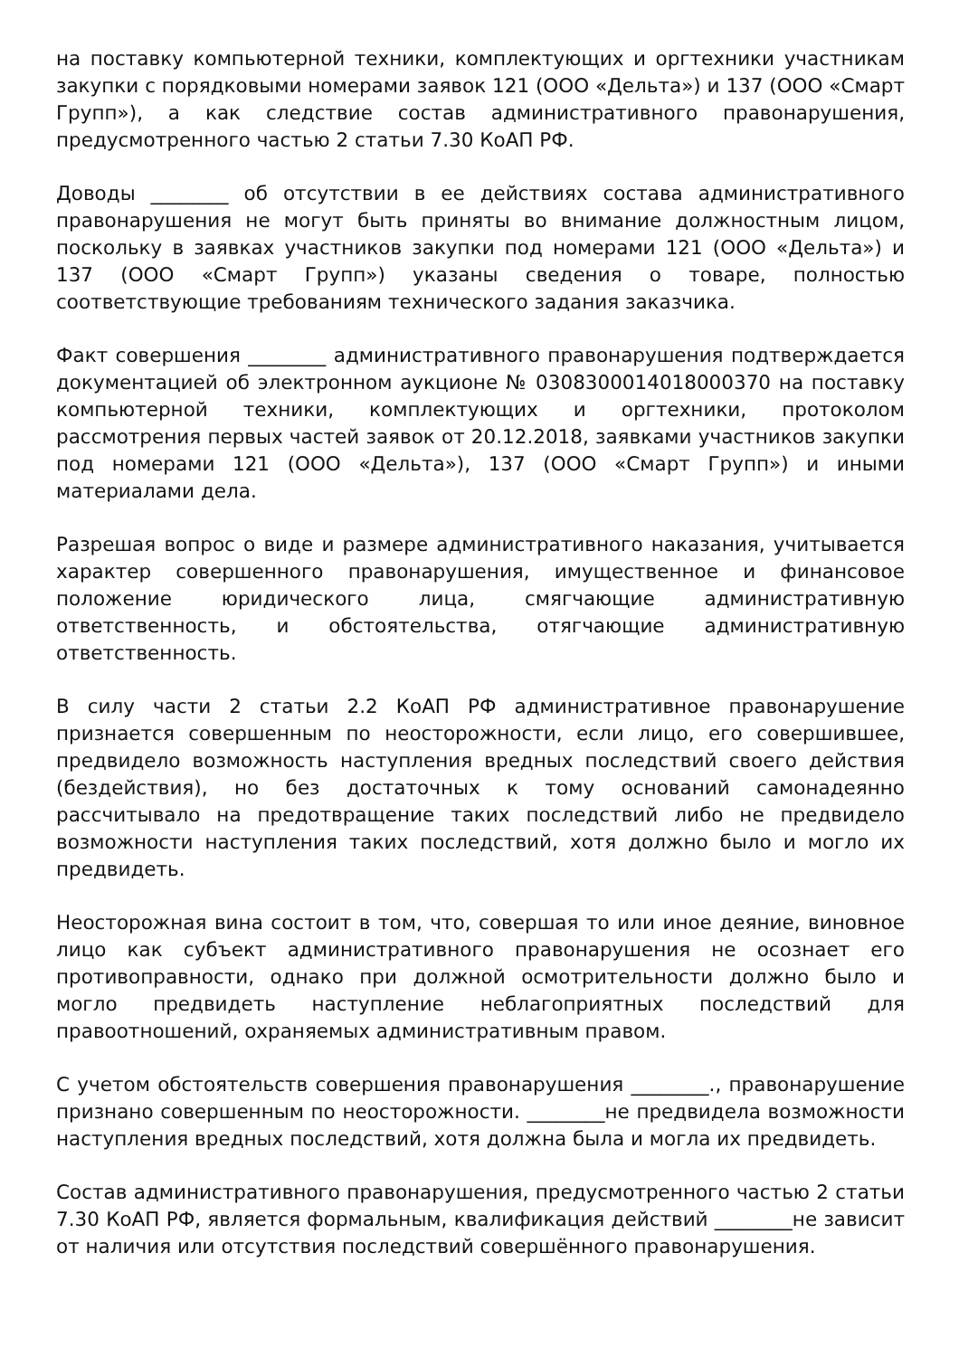на поставку компьютерной техники, комплектующих и оргтехники участникам закупки с порядковыми номерами заявок 121 (ООО «Дельта») и 137 (ООО «Смарт Групп»), а как следствие состав административного правонарушения, предусмотренного частью 2 статьи 7.30 КоАП РФ.
Доводы ________ об отсутствии в ее действиях состава административного правонарушения не могут быть приняты во внимание должностным лицом, поскольку в заявках участников закупки под номерами 121 (ООО «Дельта») и 137 (ООО «Смарт Групп») указаны сведения о товаре, полностью соответствующие требованиям технического задания заказчика.
Факт совершения ________ административного правонарушения подтверждается документацией об электронном аукционе № 0308300014018000370 на поставку компьютерной техники, комплектующих и оргтехники, протоколом рассмотрения первых частей заявок от 20.12.2018, заявками участников закупки под номерами 121 (ООО «Дельта»), 137 (ООО «Смарт Групп») и иными материалами дела.
Разрешая вопрос о виде и размере административного наказания, учитывается характер совершенного правонарушения, имущественное и финансовое положение юридического лица, смягчающие административную ответственность, и обстоятельства, отягчающие административную ответственность.
В силу части 2 статьи 2.2 КоАП РФ административное правонарушение признается совершенным по неосторожности, если лицо, его совершившее, предвидело возможность наступления вредных последствий своего действия (бездействия), но без достаточных к тому оснований самонадеянно рассчитывало на предотвращение таких последствий либо не предвидело возможности наступления таких последствий, хотя должно было и могло их предвидеть.
Неосторожная вина состоит в том, что, совершая то или иное деяние, виновное лицо как субъект административного правонарушения не осознает его противоправности, однако при должной осмотрительности должно было и могло предвидеть наступление неблагоприятных последствий для правоотношений, охраняемых административным правом.
С учетом обстоятельств совершения правонарушения ________., правонарушение признано совершенным по неосторожности. ________не предвидела возможности наступления вредных последствий, хотя должна была и могла их предвидеть.
Состав административного правонарушения, предусмотренного частью 2 статьи 7.30 КоАП РФ, является формальным, квалификация действий ________не зависит от наличия или отсутствия последствий совершённого правонарушения.